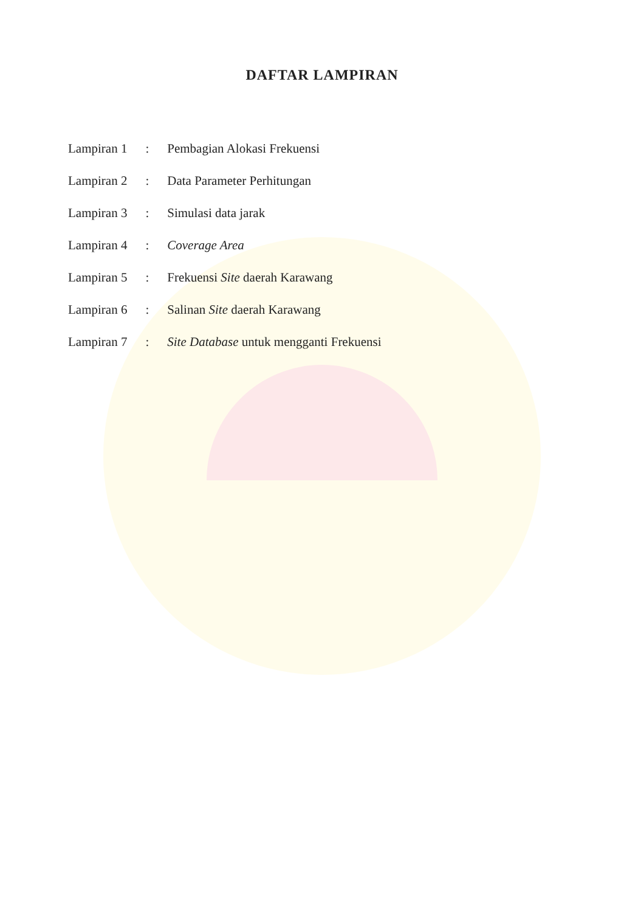DAFTAR LAMPIRAN
| Lampiran 1 | : | Pembagian Alokasi Frekuensi |
| Lampiran 2 | : | Data Parameter Perhitungan |
| Lampiran 3 | : | Simulasi data jarak |
| Lampiran 4 | : | Coverage Area |
| Lampiran 5 | : | Frekuensi Site daerah Karawang |
| Lampiran 6 | : | Salinan Site daerah Karawang |
| Lampiran 7 | : | Site Database untuk mengganti Frekuensi |